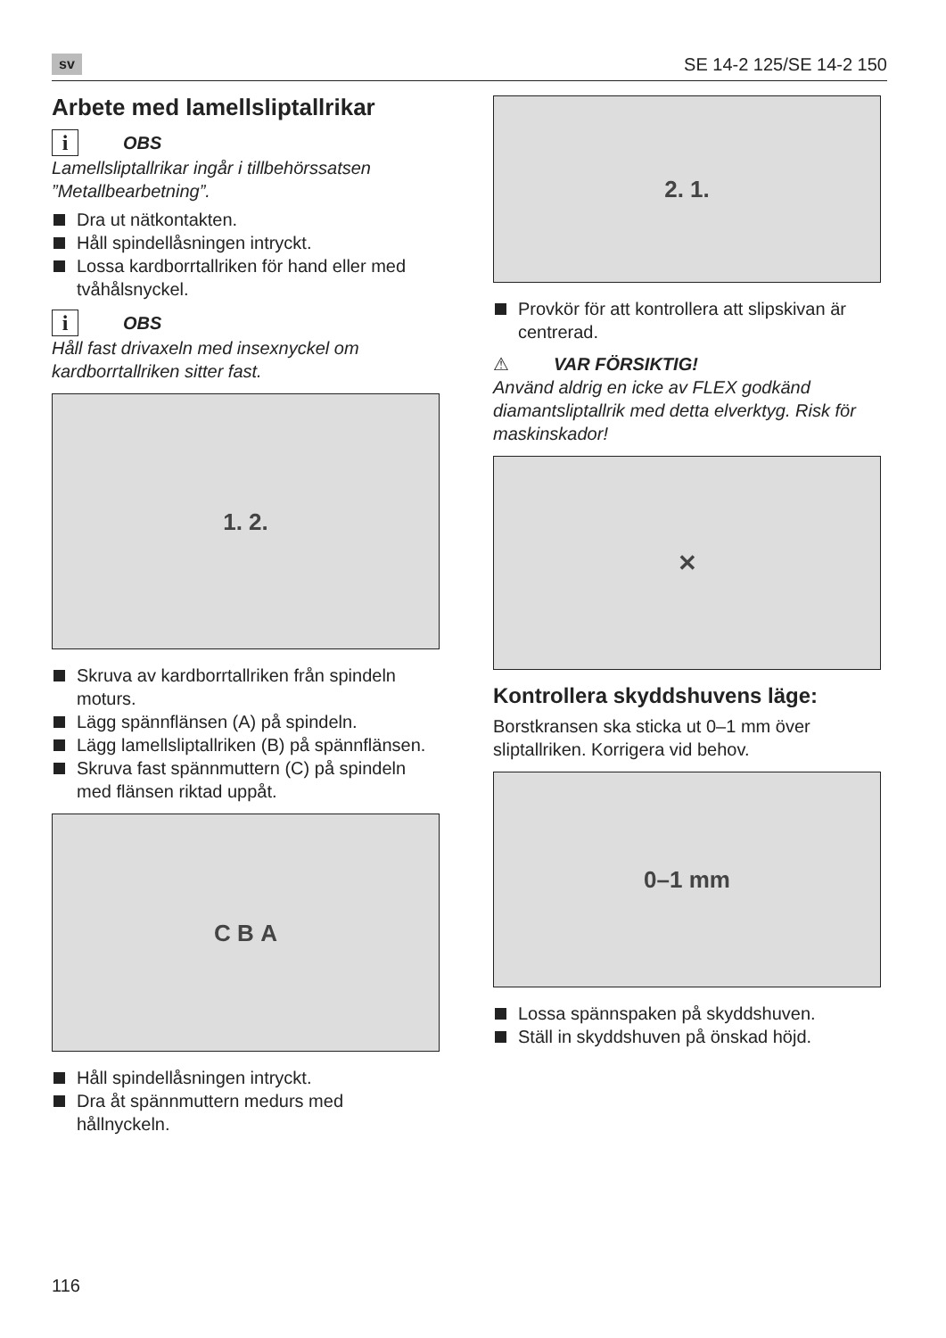sv SE 14-2 125/SE 14-2 150
Arbete med lamellsliptallrikar
i OBS
Lamellsliptallrikar ingår i tillbehörssatsen ”Metallbearbetning”.
Dra ut nätkontakten.
Håll spindellåsningen intryckt.
Lossa kardborrtallriken för hand eller med tvåhålsnyckel.
i OBS
Håll fast drivaxeln med insexnyckel om kardborrtallriken sitter fast.
1. 2.
Skruva av kardborrtallriken från spindeln moturs.
Lägg spännflänsen (A) på spindeln.
Lägg lamellsliptallriken (B) på spännflänsen.
Skruva fast spännmuttern (C) på spindeln med flänsen riktad uppåt.
C B A
Håll spindellåsningen intryckt.
Dra åt spännmuttern medurs med hållnyckeln.
2. 1.
Provkör för att kontrollera att slipskivan är centrerad.
⚠ VAR FÖRSIKTIG!
Använd aldrig en icke av FLEX godkänd diamantsliptallrik med detta elverktyg. Risk för maskinskador!
✕
Kontrollera skyddshuvens läge:
Borstkransen ska sticka ut 0–1 mm över sliptallriken. Korrigera vid behov.
0–1 mm
Lossa spännspaken på skyddshuven.
Ställ in skyddshuven på önskad höjd.
116